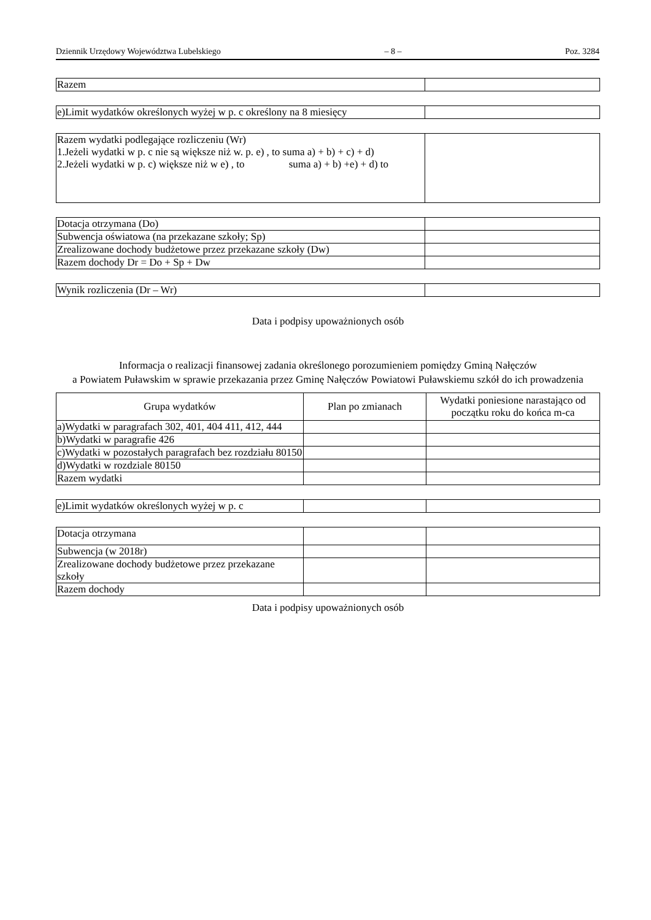Dziennik Urzędowy Województwa Lubelskiego – 8 – Poz. 3284
| Razem | |
| e)Limit wydatków określonych wyżej w p. c określony na 8 miesięcy | |
| Razem wydatki podlegające rozliczeniu (Wr) 1.Jeżeli wydatki w p. c nie są większe niż w. p. e) , to suma a) + b) + c) + d) 2.Jeżeli wydatki w p. c) większe niż w e) , to suma a) + b) +e) + d) to | |
| Dotacja otrzymana (Do) | |
| Subwencja oświatowa (na przekazane szkoły; Sp) | |
| Zrealizowane dochody budżetowe przez przekazane szkoły (Dw) | |
| Razem dochody Dr = Do + Sp + Dw | |
| Wynik rozliczenia (Dr – Wr) | |
Data i podpisy upoważnionych osób
Informacja o realizacji finansowej zadania określonego porozumieniem pomiędzy Gminą Nałęczów
a Powiatem Puławskim w sprawie przekazania przez Gminę Nałęczów Powiatowi Puławskiemu szkół do ich prowadzenia
| Grupa wydatków | Plan po zmianach | Wydatki poniesione narastająco od początku roku do końca m-ca |
| --- | --- | --- |
| a)Wydatki w paragrafach 302, 401, 404 411, 412, 444 | | |
| b)Wydatki w paragrafie 426 | | |
| c)Wydatki w pozostałych paragrafach bez rozdziału 80150 | | |
| d)Wydatki w rozdziale 80150 | | |
| Razem wydatki | | |
| e)Limit wydatków określonych wyżej w p. c | | |
| Dotacja otrzymana | | |
| Subwencja (w 2018r) | | |
| Zrealizowane dochody budżetowe przez przekazane szkoły | | |
| Razem dochody | | |
Data i podpisy upoważnionych osób